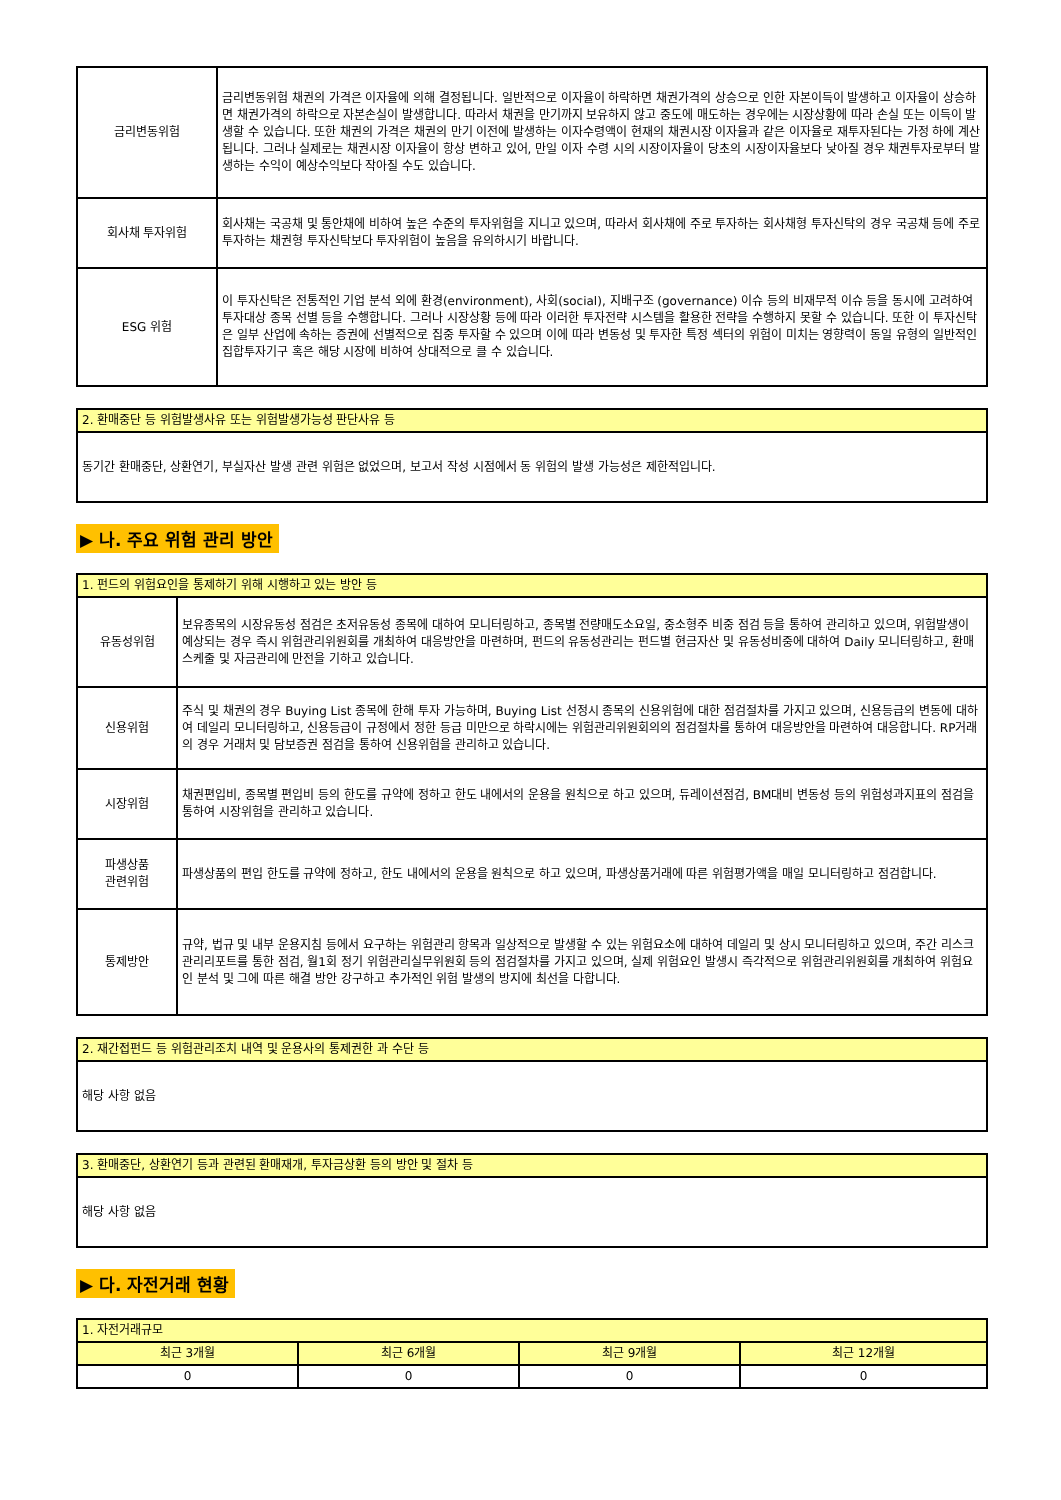| 금리변동위험 | 금리변동위험 채권의 가격은 이자율에 의해 결정됩니다. 일반적으로 이자율이 하락하면 채권가격의 상승으로 인한 자본이득이 발생하고 이자율이 상승하면 채권가격의 하락으로 자본손실이 발생합니다. 따라서 채권을 만기까지 보유하지 않고 중도에 매도하는 경우에는 시장상황에 따라 손실 또는 이득이 발생할 수 있습니다. 또한 채권의 가격은 채권의 만기 이전에 발생하는 이자수령액이 현재의 채권시장 이자율과 같은 이자율로 재투자된다는 가정 하에 계산됩니다. 그러나 실제로는 채권시장 이자율이 항상 변하고 있어, 만일 이자 수령 시의 시장이자율이 당초의 시장이자율보다 낮아질 경우 채권투자로부터 발생하는 수익이 예상수익보다 작아질 수도 있습니다. |
| 회사채 투자위험 | 회사채는 국공채 및 통안채에 비하여 높은 수준의 투자위험을 지니고 있으며, 따라서 회사채에 주로 투자하는 회사채형 투자신탁의 경우 국공채 등에 주로 투자하는 채권형 투자신탁보다 투자위험이 높음을 유의하시기 바랍니다. |
| ESG 위험 | 이 투자신탁은 전통적인 기업 분석 외에 환경(environment), 사회(social), 지배구조 (governance) 이슈 등의 비재무적 이슈 등을 동시에 고려하여 투자대상 종목 선별 등을 수행합니다. 그러나 시장상황 등에 따라 이러한 투자전략 시스템을 활용한 전략을 수행하지 못할 수 있습니다. 또한 이 투자신탁은 일부 산업에 속하는 증권에 선별적으로 집중 투자할 수 있으며 이에 따라 변동성 및 투자한 특정 섹터의 위험이 미치는 영향력이 동일 유형의 일반적인 집합투자기구 혹은 해당 시장에 비하여 상대적으로 클 수 있습니다. |
| 2. 환매중단 등 위험발생사유 또는 위험발생가능성 판단사유 등 |
| --- |
| 동기간 환매중단, 상환연기, 부실자산 발생 관련 위험은 없었으며, 보고서 작성 시점에서 동 위험의 발생 가능성은 제한적입니다. |
▶ 나. 주요 위험 관리 방안
| 1. 펀드의 위험요인을 통제하기 위해 시행하고 있는 방안 등 | |
| --- | --- |
| 유동성위험 | 보유종목의 시장유동성 점검은 초저유동성 종목에 대하여 모니터링하고, 종목별 전량매도소요일, 중소형주 비중 점검 등을 통하여 관리하고 있으며, 위험발생이 예상되는 경우 즉시 위험관리위원회를 개최하여 대응방안을 마련하며, 펀드의 유동성관리는 펀드별 현금자산 및 유동성비중에 대하여 Daily 모니터링하고, 환매스케줄 및 자금관리에 만전을 기하고 있습니다. |
| 신용위험 | 주식 및 채권의 경우 Buying List 종목에 한해 투자 가능하며, Buying List 선정시 종목의 신용위험에 대한 점검절차를 가지고 있으며, 신용등급의 변동에 대하여 데일리 모니터링하고, 신용등급이 규정에서 정한 등급 미만으로 하락시에는 위험관리위원회의의 점검절차를 통하여 대응방안을 마련하여 대응합니다. RP거래의 경우 거래처 및 담보증권 점검을 통하여 신용위험을 관리하고 있습니다. |
| 시장위험 | 채권편입비, 종목별 편입비 등의 한도를 규약에 정하고 한도 내에서의 운용을 원칙으로 하고 있으며, 듀레이션점검, BM대비 변동성 등의 위험성과지표의 점검을 통하여 시장위험을 관리하고 있습니다. |
| 파생상품 관련위험 | 파생상품의 편입 한도를 규약에 정하고, 한도 내에서의 운용을 원칙으로 하고 있으며, 파생상품거래에 따른 위험평가액을 매일 모니터링하고 점검합니다. |
| 통제방안 | 규약, 법규 및 내부 운용지침 등에서 요구하는 위험관리 항목과 일상적으로 발생할 수 있는 위험요소에 대하여 데일리 및 상시 모니터링하고 있으며, 주간 리스크관리리포트를 통한 점검, 월1회 정기 위험관리실무위원회 등의 점검절차를 가지고 있으며, 실제 위험요인 발생시 즉각적으로 위험관리위원회를 개최하여 위험요인 분석 및 그에 따른 해결 방안 강구하고 추가적인 위험 발생의 방지에 최선을 다합니다. |
| 2. 재간접펀드 등 위험관리조치 내역 및 운용사의 통제권한 과 수단 등 |
| --- |
| 해당 사항 없음 |
| 3. 환매중단, 상환연기 등과 관련된 환매재개, 투자금상환 등의 방안 및 절차 등 |
| --- |
| 해당 사항 없음 |
▶ 다. 자전거래 현황
| 1. 자전거래규모 | | | |
| --- | --- | --- | --- |
| 최근 3개월 | 최근 6개월 | 최근 9개월 | 최근 12개월 |
| 0 | 0 | 0 | 0 |